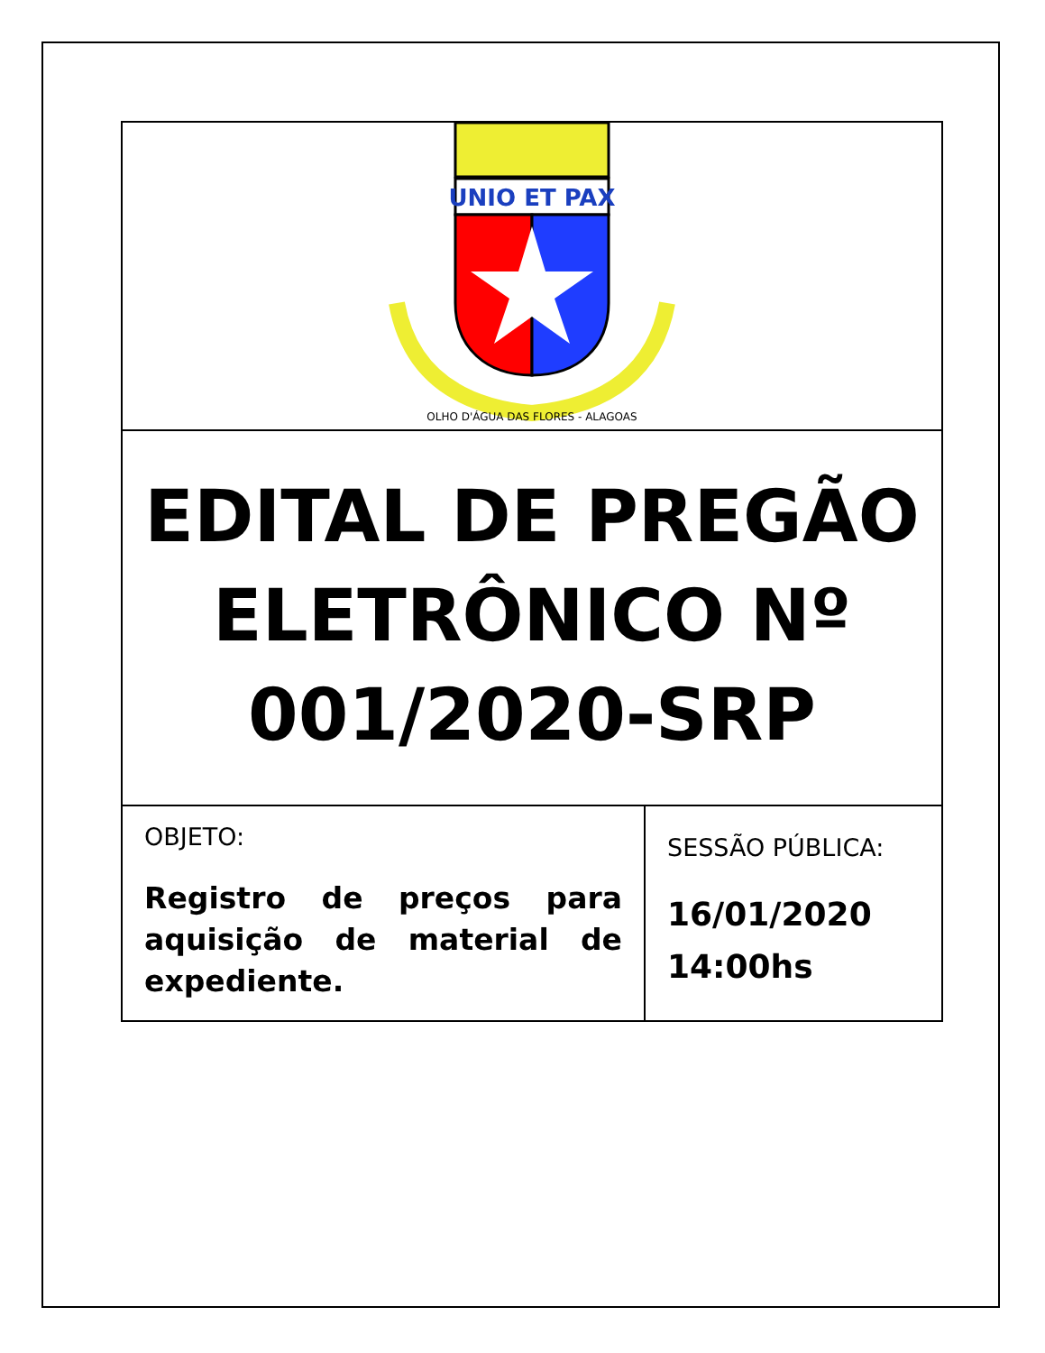| UNIO ET PAX OLHO D'ÁGUA DAS FLORES - ALAGOAS | |
| EDITAL DE PREGÃO ELETRÔNICO Nº 001/2020-SRP | |
| OBJETO: Registro de preços para aquisição de material de expediente. | SESSÃO PÚBLICA: 16/01/2020 14:00hs |